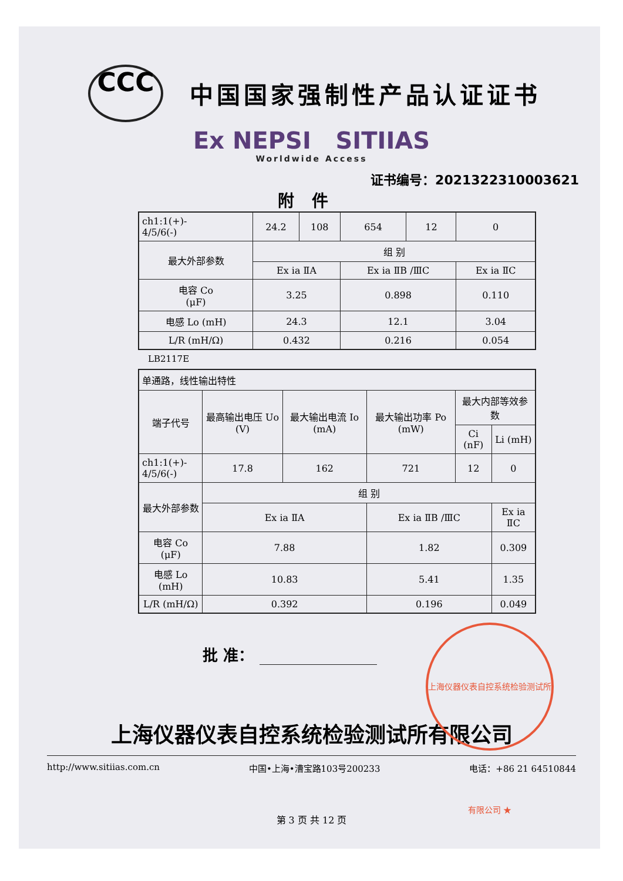CCC
中国国家强制性产品认证证书
Ex NEPSI SITIIAS
Worldwide Access
证书编号：2021322310003621
附件
| ch1:1(+)- 4/5/6(-) | 24.2 | 108 | 654 | 12 | 0 |
| 最大外部参数 | 组 别 | | | | |
| | Ex ia ⅡA | | Ex ia ⅡB /ⅢC | | Ex ia ⅡC |
| 电容 Co (μF) | 3.25 | | 0.898 | | 0.110 |
| 电感 Lo (mH) | 24.3 | | 12.1 | | 3.04 |
| L/R (mH/Ω) | 0.432 | | 0.216 | | 0.054 |
LB2117E
| 单通路，线性输出特性 | | | | | |
| 端子代号 | 最高输出电压 Uo (V) | 最大输出电流 Io (mA) | 最大输出功率 Po (mW) | 最大内部等效参数 | |
| | | | | Ci (nF) | Li (mH) |
| ch1:1(+)- 4/5/6(-) | 17.8 | 162 | 721 | 12 | 0 |
| 最大外部参数 | 组 别 | | | | |
| | Ex ia ⅡA | | Ex ia ⅡB /ⅢC | | Ex ia ⅡC |
| 电容 Co (μF) | 7.88 | | 1.82 | | 0.309 |
| 电感 Lo (mH) | 10.83 | | 5.41 | | 1.35 |
| L/R (mH/Ω) | 0.392 | | 0.196 | | 0.049 |
批 准：
上海仪器仪表自控系统检验测试所有限公司 ★
上海仪器仪表自控系统检验测试所有限公司
http://www.sitiias.com.cn 中国•上海•漕宝路103号200233 电话：+86 21 64510844
第 3 页 共 12 页